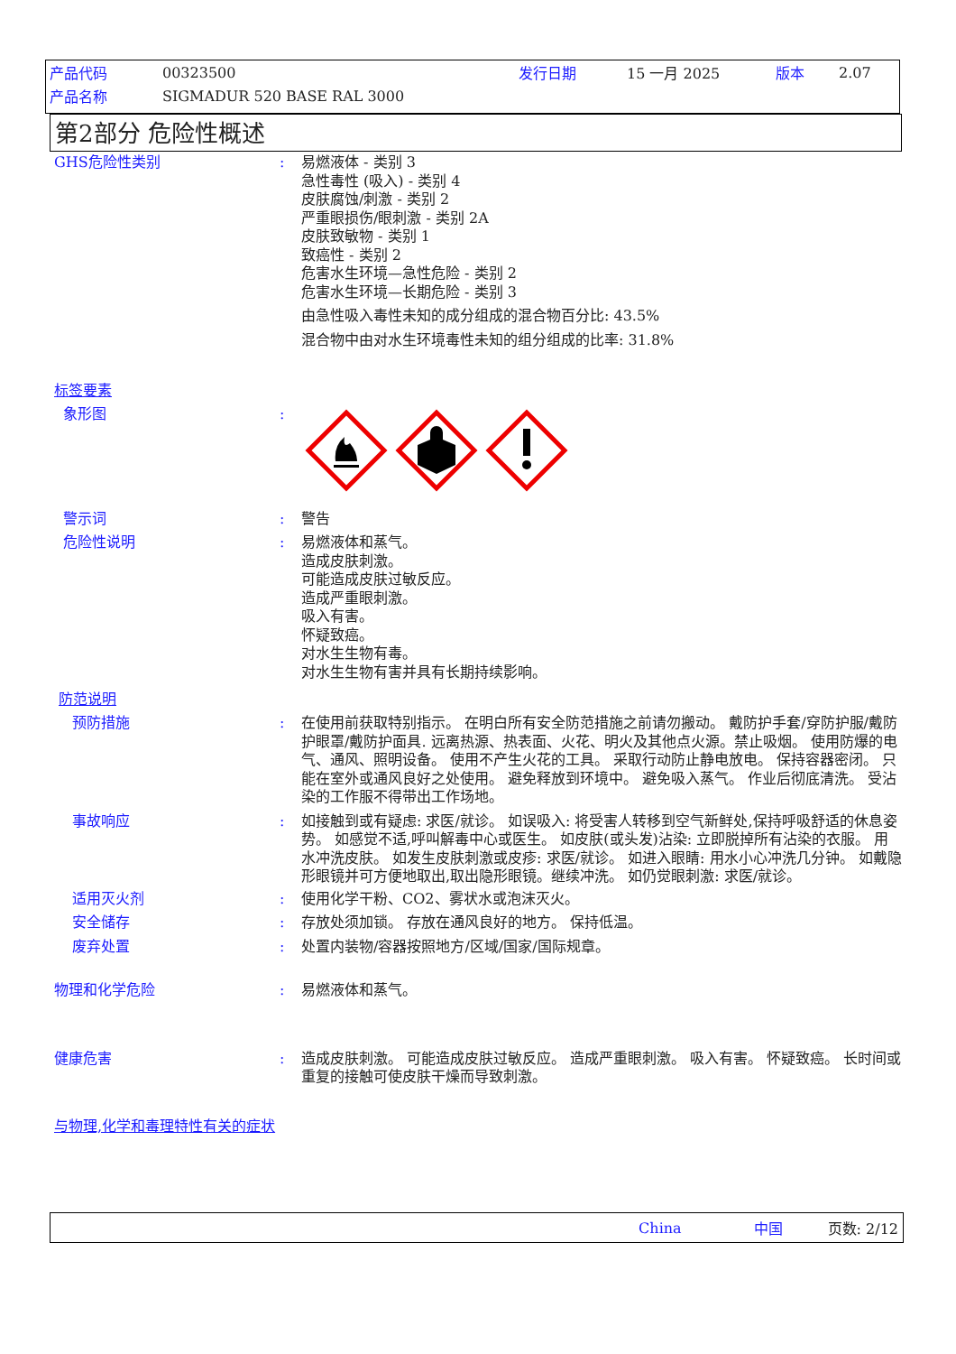产品代码 00323500 发行日期 15 一月 2025 版本 2.07
产品名称 SIGMADUR 520 BASE RAL 3000
第2部分 危险性概述
GHS危险性类别 : 易燃液体 - 类别 3
急性毒性 (吸入) - 类别 4
皮肤腐蚀/刺激 - 类别 2
严重眼损伤/眼刺激 - 类别 2A
皮肤致敏物 - 类别 1
致癌性 - 类别 2
危害水生环境—急性危险 - 类别 2
危害水生环境—长期危险 - 类别 3
由急性吸入毒性未知的成分组成的混合物百分比: 43.5%
混合物中由对水生环境毒性未知的组分组成的比率: 31.8%
标签要素
象形图 :
警示词 : 警告
危险性说明 : 易燃液体和蒸气。
造成皮肤刺激。
可能造成皮肤过敏反应。
造成严重眼刺激。
吸入有害。
怀疑致癌。
对水生生物有毒。
对水生生物有害并具有长期持续影响。
防范说明
预防措施 : 在使用前获取特别指示。 在明白所有安全防范措施之前请勿搬动。 戴防护手套/穿防护服/戴防护眼罩/戴防护面具. 远离热源、热表面、火花、明火及其他点火源。禁止吸烟。 使用防爆的电气、通风、照明设备。 使用不产生火花的工具。 采取行动防止静电放电。 保持容器密闭。 只能在室外或通风良好之处使用。 避免释放到环境中。 避免吸入蒸气。 作业后彻底清洗。 受沾染的工作服不得带出工作场地。
事故响应 : 如接触到或有疑虑: 求医/就诊。 如误吸入: 将受害人转移到空气新鲜处,保持呼吸舒适的休息姿势。 如感觉不适,呼叫解毒中心或医生。 如皮肤(或头发)沾染: 立即脱掉所有沾染的衣服。 用水冲洗皮肤。 如发生皮肤刺激或皮疹: 求医/就诊。 如进入眼睛: 用水小心冲洗几分钟。 如戴隐形眼镜并可方便地取出,取出隐形眼镜。继续冲洗。 如仍觉眼刺激: 求医/就诊。
适用灭火剂 : 使用化学干粉、CO2、雾状水或泡沫灭火。
安全储存 : 存放处须加锁。 存放在通风良好的地方。 保持低温。
废弃处置 : 处置内装物/容器按照地方/区域/国家/国际规章。
物理和化学危险 : 易燃液体和蒸气。
健康危害 : 造成皮肤刺激。 可能造成皮肤过敏反应。 造成严重眼刺激。 吸入有害。 怀疑致癌。 长时间或重复的接触可使皮肤干燥而导致刺激。
与物理,化学和毒理特性有关的症状
China 中国 页数: 2/12